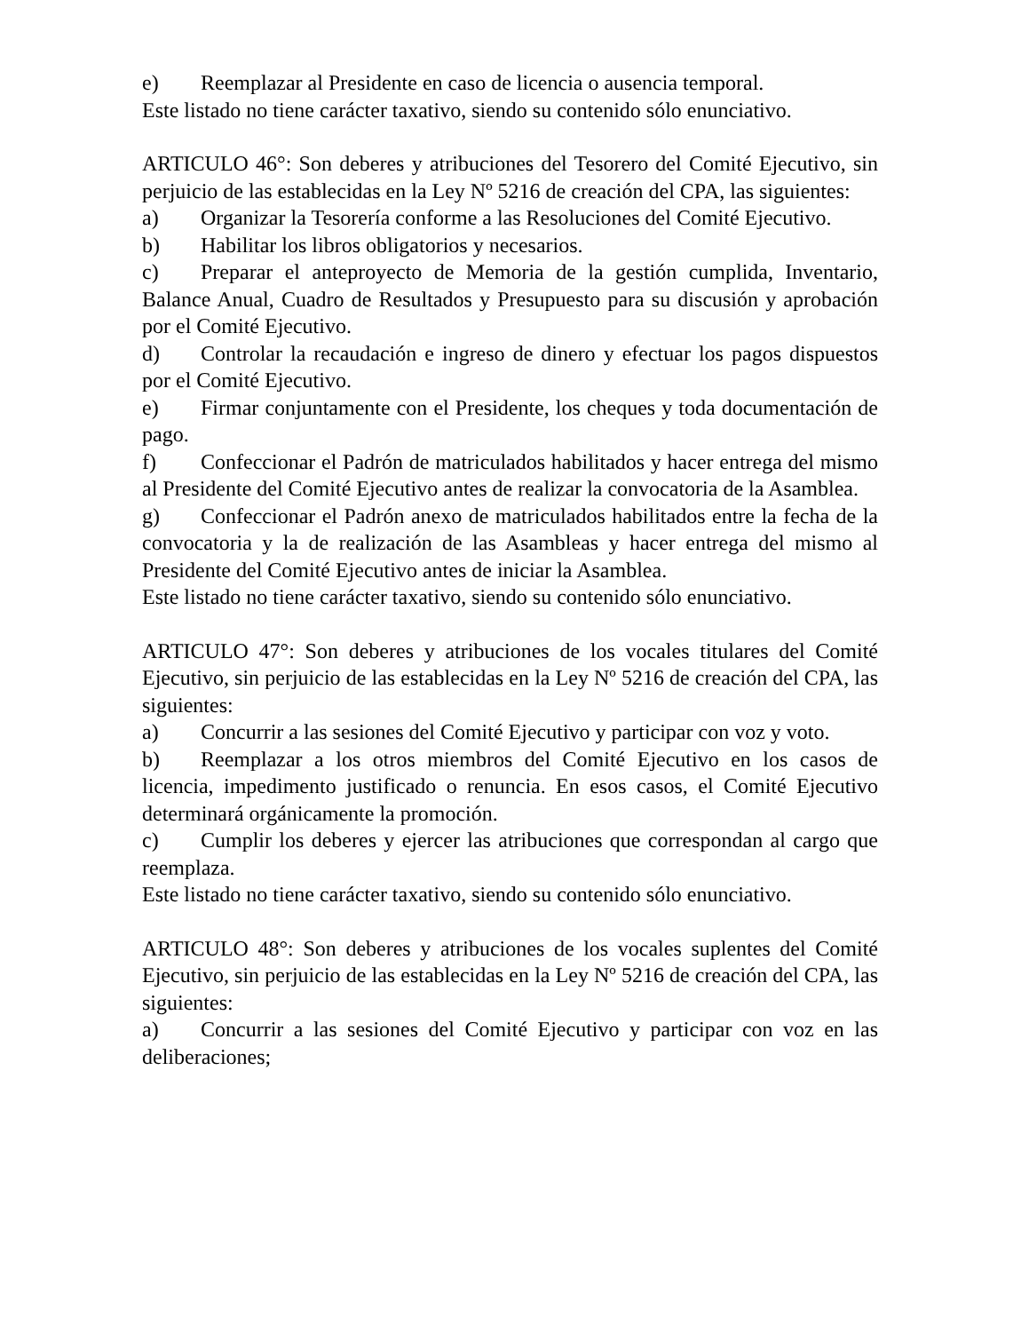e) Reemplazar al Presidente en caso de licencia o ausencia temporal.
Este listado no tiene carácter taxativo, siendo su contenido sólo enunciativo.
ARTICULO 46°: Son deberes y atribuciones del Tesorero del Comité Ejecutivo, sin perjuicio de las establecidas en la Ley Nº 5216 de creación del CPA, las siguientes:
a) Organizar la Tesorería conforme a las Resoluciones del Comité Ejecutivo.
b) Habilitar los libros obligatorios y necesarios.
c) Preparar el anteproyecto de Memoria de la gestión cumplida, Inventario, Balance Anual, Cuadro de Resultados y Presupuesto para su discusión y aprobación por el Comité Ejecutivo.
d) Controlar la recaudación e ingreso de dinero y efectuar los pagos dispuestos por el Comité Ejecutivo.
e) Firmar conjuntamente con el Presidente, los cheques y toda documentación de pago.
f) Confeccionar el Padrón de matriculados habilitados y hacer entrega del mismo al Presidente del Comité Ejecutivo antes de realizar la convocatoria de la Asamblea.
g) Confeccionar el Padrón anexo de matriculados habilitados entre la fecha de la convocatoria y la de realización de las Asambleas y hacer entrega del mismo al Presidente del Comité Ejecutivo antes de iniciar la Asamblea.
Este listado no tiene carácter taxativo, siendo su contenido sólo enunciativo.
ARTICULO 47°: Son deberes y atribuciones de los vocales titulares del Comité Ejecutivo, sin perjuicio de las establecidas en la Ley Nº 5216 de creación del CPA, las siguientes:
a) Concurrir a las sesiones del Comité Ejecutivo y participar con voz y voto.
b) Reemplazar a los otros miembros del Comité Ejecutivo en los casos de licencia, impedimento justificado o renuncia. En esos casos, el Comité Ejecutivo determinará orgánicamente la promoción.
c) Cumplir los deberes y ejercer las atribuciones que correspondan al cargo que reemplaza.
Este listado no tiene carácter taxativo, siendo su contenido sólo enunciativo.
ARTICULO 48°: Son deberes y atribuciones de los vocales suplentes del Comité Ejecutivo, sin perjuicio de las establecidas en la Ley Nº 5216 de creación del CPA, las siguientes:
a) Concurrir a las sesiones del Comité Ejecutivo y participar con voz en las deliberaciones;